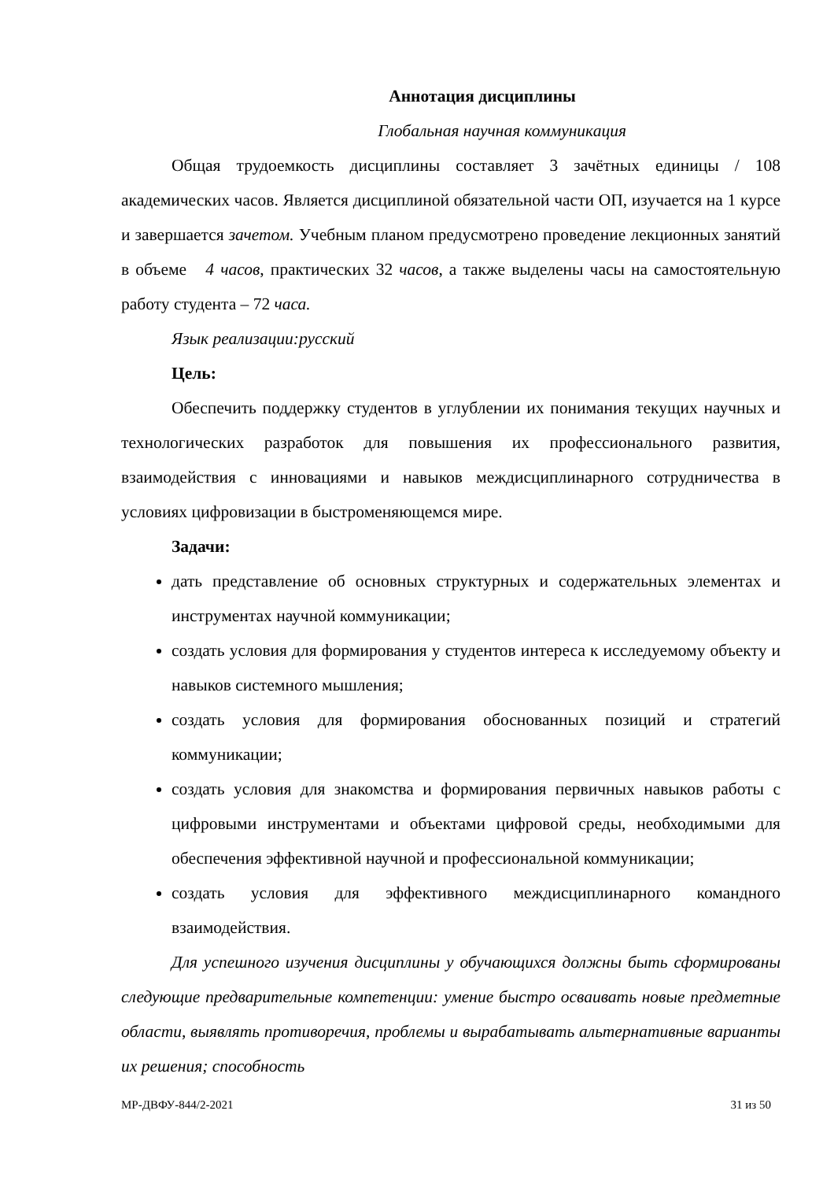Аннотация дисциплины
Глобальная научная коммуникация
Общая трудоемкость дисциплины составляет 3 зачётных единицы / 108 академических часов. Является дисциплиной обязательной части ОП, изучается на 1 курсе и завершается зачетом. Учебным планом предусмотрено проведение лекционных занятий в объеме 4 часов, практических 32 часов, а также выделены часы на самостоятельную работу студента – 72 часа.
Язык реализации:русский
Цель:
Обеспечить поддержку студентов в углублении их понимания текущих научных и технологических разработок для повышения их профессионального развития, взаимодействия с инновациями и навыков междисциплинарного сотрудничества в условиях цифровизации в быстроменяющемся мире.
Задачи:
дать представление об основных структурных и содержательных элементах и инструментах научной коммуникации;
создать условия для формирования у студентов интереса к исследуемому объекту и навыков системного мышления;
создать условия для формирования обоснованных позиций и стратегий коммуникации;
создать условия для знакомства и формирования первичных навыков работы с цифровыми инструментами и объектами цифровой среды, необходимыми для обеспечения эффективной научной и профессиональной коммуникации;
создать условия для эффективного междисциплинарного командного взаимодействия.
Для успешного изучения дисциплины у обучающихся должны быть сформированы следующие предварительные компетенции: умение быстро осваивать новые предметные области, выявлять противоречия, проблемы и вырабатывать альтернативные варианты их решения; способность
МР-ДВФУ-844/2-2021 31 из 50